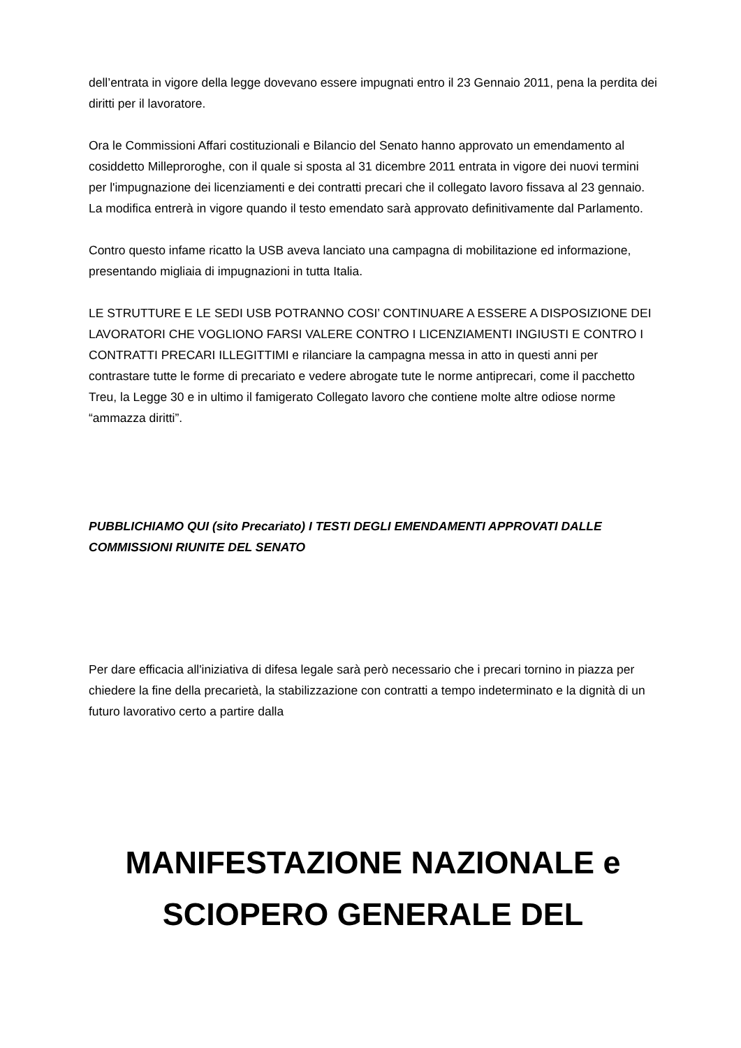dell’entrata in vigore della legge dovevano essere impugnati entro il 23 Gennaio 2011, pena la perdita dei diritti per il lavoratore.
Ora le Commissioni Affari costituzionali e Bilancio del Senato hanno approvato un emendamento al cosiddetto Milleproroghe, con il quale si sposta al 31 dicembre 2011 entrata in vigore dei nuovi termini per l'impugnazione dei licenziamenti e dei contratti precari che il collegato lavoro fissava al 23 gennaio. La modifica entrerà in vigore quando il testo emendato sarà approvato definitivamente dal Parlamento.
Contro questo infame ricatto la USB aveva lanciato una campagna di mobilitazione ed informazione, presentando migliaia di impugnazioni in tutta Italia.
LE STRUTTURE E LE SEDI USB POTRANNO COSI’ CONTINUARE A ESSERE A DISPOSIZIONE DEI LAVORATORI CHE VOGLIONO FARSI VALERE CONTRO I LICENZIAMENTI INGIUSTI E CONTRO I CONTRATTI PRECARI ILLEGITTIMI e rilanciare la campagna messa in atto in questi anni per contrastare tutte le forme di precariato e vedere abrogate tute le norme antiprecari, come il pacchetto Treu, la Legge 30 e in ultimo il famigerato Collegato lavoro che contiene molte altre odiose norme “ammazza diritti”.
PUBBLICHIAMO QUI (sito Precariato) I TESTI DEGLI EMENDAMENTI APPROVATI DALLE COMMISSIONI RIUNITE DEL SENATO
Per dare efficacia all'iniziativa di difesa legale sarà però necessario che i precari tornino in piazza per chiedere la fine della precarietà, la stabilizzazione con contratti a tempo indeterminato e la dignità di un futuro lavorativo certo a partire dalla
MANIFESTAZIONE NAZIONALE e SCIOPERO GENERALE DEL